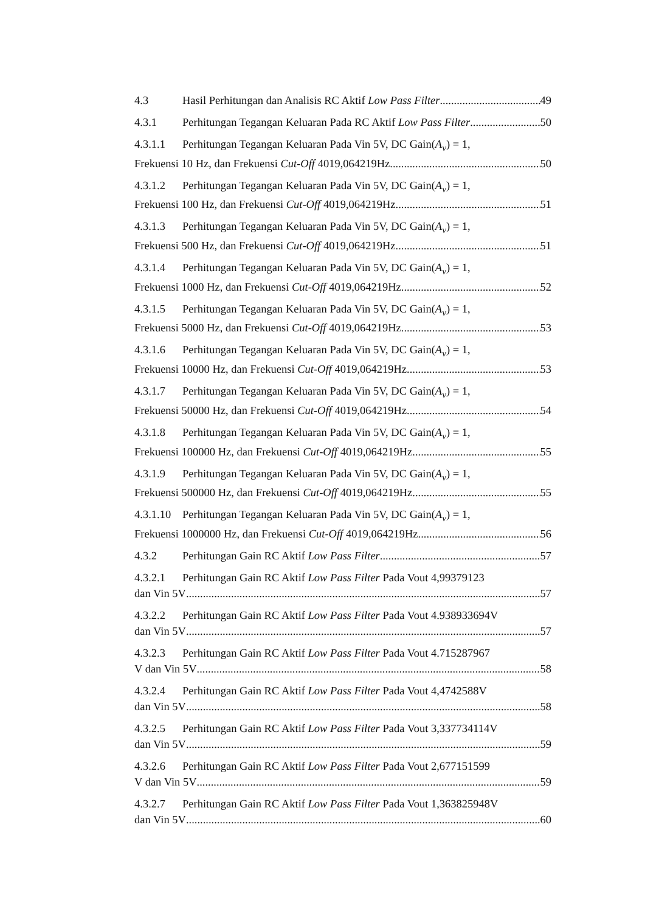4.3 Hasil Perhitungan dan Analisis RC Aktif Low Pass Filter 49
4.3.1 Perhitungan Tegangan Keluaran Pada RC Aktif Low Pass Filter 50
4.3.1.1 Perhitungan Tegangan Keluaran Pada Vin 5V, DC Gain(A<sub>v</sub>) = 1,
Frekuensi 10 Hz, dan Frekuensi Cut-Off 4019,064219Hz 50
4.3.1.2 Perhitungan Tegangan Keluaran Pada Vin 5V, DC Gain(A<sub>v</sub>) = 1,
Frekuensi 100 Hz, dan Frekuensi Cut-Off 4019,064219Hz 51
4.3.1.3 Perhitungan Tegangan Keluaran Pada Vin 5V, DC Gain(A<sub>v</sub>) = 1,
Frekuensi 500 Hz, dan Frekuensi Cut-Off 4019,064219Hz 51
4.3.1.4 Perhitungan Tegangan Keluaran Pada Vin 5V, DC Gain(A<sub>v</sub>) = 1,
Frekuensi 1000 Hz, dan Frekuensi Cut-Off 4019,064219Hz 52
4.3.1.5 Perhitungan Tegangan Keluaran Pada Vin 5V, DC Gain(A<sub>v</sub>) = 1,
Frekuensi 5000 Hz, dan Frekuensi Cut-Off 4019,064219Hz 53
4.3.1.6 Perhitungan Tegangan Keluaran Pada Vin 5V, DC Gain(A<sub>v</sub>) = 1,
Frekuensi 10000 Hz, dan Frekuensi Cut-Off 4019,064219Hz 53
4.3.1.7 Perhitungan Tegangan Keluaran Pada Vin 5V, DC Gain(A<sub>v</sub>) = 1,
Frekuensi 50000 Hz, dan Frekuensi Cut-Off 4019,064219Hz 54
4.3.1.8 Perhitungan Tegangan Keluaran Pada Vin 5V, DC Gain(A<sub>v</sub>) = 1,
Frekuensi 100000 Hz, dan Frekuensi Cut-Off 4019,064219Hz 55
4.3.1.9 Perhitungan Tegangan Keluaran Pada Vin 5V, DC Gain(A<sub>v</sub>) = 1,
Frekuensi 500000 Hz, dan Frekuensi Cut-Off 4019,064219Hz 55
4.3.1.10 Perhitungan Tegangan Keluaran Pada Vin 5V, DC Gain(A<sub>v</sub>) = 1,
Frekuensi 1000000 Hz, dan Frekuensi Cut-Off 4019,064219Hz 56
4.3.2 Perhitungan Gain RC Aktif Low Pass Filter 57
4.3.2.1 Perhitungan Gain RC Aktif Low Pass Filter Pada Vout 4,99379123
dan Vin 5V 57
4.3.2.2 Perhitungan Gain RC Aktif Low Pass Filter Pada Vout 4.938933694V
dan Vin 5V 57
4.3.2.3 Perhitungan Gain RC Aktif Low Pass Filter Pada Vout 4.715287967
V dan Vin 5V 58
4.3.2.4 Perhitungan Gain RC Aktif Low Pass Filter Pada Vout 4,4742588V
dan Vin 5V 58
4.3.2.5 Perhitungan Gain RC Aktif Low Pass Filter Pada Vout 3,337734114V
dan Vin 5V 59
4.3.2.6 Perhitungan Gain RC Aktif Low Pass Filter Pada Vout 2,677151599
V dan Vin 5V 59
4.3.2.7 Perhitungan Gain RC Aktif Low Pass Filter Pada Vout 1,363825948V
dan Vin 5V 60